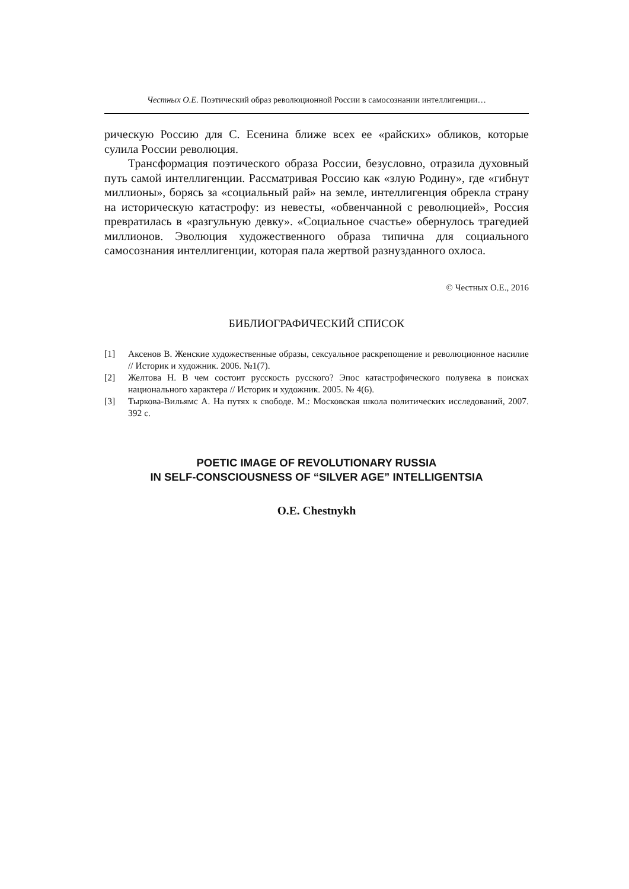Честных О.Е. Поэтический образ революционной России в самосознании интеллигенции…
рическую Россию для С. Есенина ближе всех ее «райских» обликов, которые сулила России революция.
Трансформация поэтического образа России, безусловно, отразила духовный путь самой интеллигенции. Рассматривая Россию как «злую Родину», где «гибнут миллионы», борясь за «социальный рай» на земле, интеллигенция обрекла страну на историческую катастрофу: из невесты, «обвенчанной с революцией», Россия превратилась в «разгульную девку». «Социальное счастье» обернулось трагедией миллионов. Эволюция художественного образа типична для социального самосознания интеллигенции, которая пала жертвой разнузданного охлоса.
© Честных О.Е., 2016
БИБЛИОГРАФИЧЕСКИЙ СПИСОК
[1] Аксенов В. Женские художественные образы, сексуальное раскрепощение и революционное насилие // Историк и художник. 2006. №1(7).
[2] Желтова Н. В чем состоит русскость русского? Эпос катастрофического полувека в поисках национального характера // Историк и художник. 2005. № 4(6).
[3] Тыркова-Вильямс А. На путях к свободе. М.: Московская школа политических исследований, 2007. 392 с.
POETIC IMAGE OF REVOLUTIONARY RUSSIA
IN SELF-CONSCIOUSNESS OF “SILVER AGE” INTELLIGENTSIA
O.E. Chestnykh